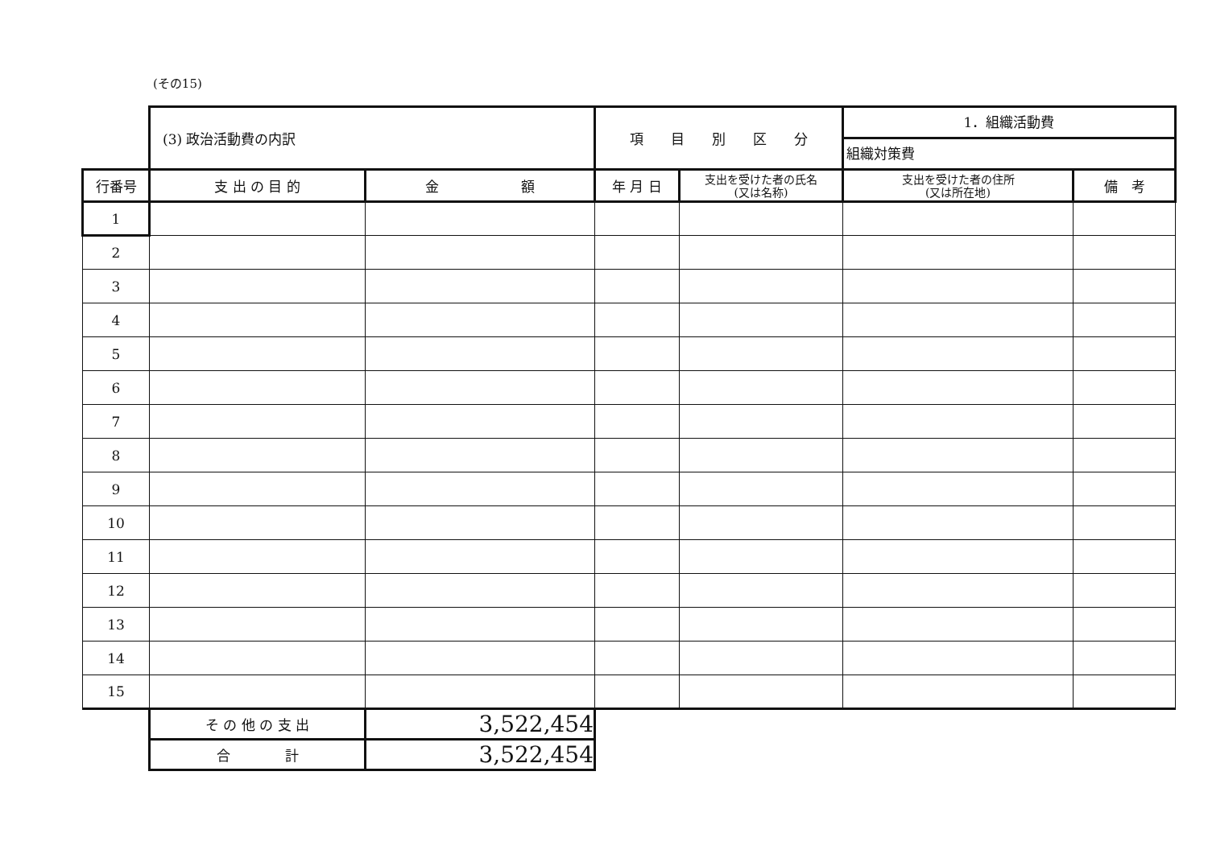(その15)
| | (3) 政治活動費の内訳 | | 項 目 別 区 分 | | 1．組織活動費 組織対策費 | |
| 行番号 | 支 出 の 目 的 | 金 額 | 年 月 日 | 支出を受けた者の氏名 (又は名称) | 支出を受けた者の住所 (又は所在地) | 備 考 |
| 1 | | | | | | |
| 2 | | | | | | |
| 3 | | | | | | |
| 4 | | | | | | |
| 5 | | | | | | |
| 6 | | | | | | |
| 7 | | | | | | |
| 8 | | | | | | |
| 9 | | | | | | |
| 10 | | | | | | |
| 11 | | | | | | |
| 12 | | | | | | |
| 13 | | | | | | |
| 14 | | | | | | |
| 15 | | | | | | |
| | そ の 他 の 支 出 | 3,522,454 | | | | |
| | 合 計 | 3,522,454 | | | | |